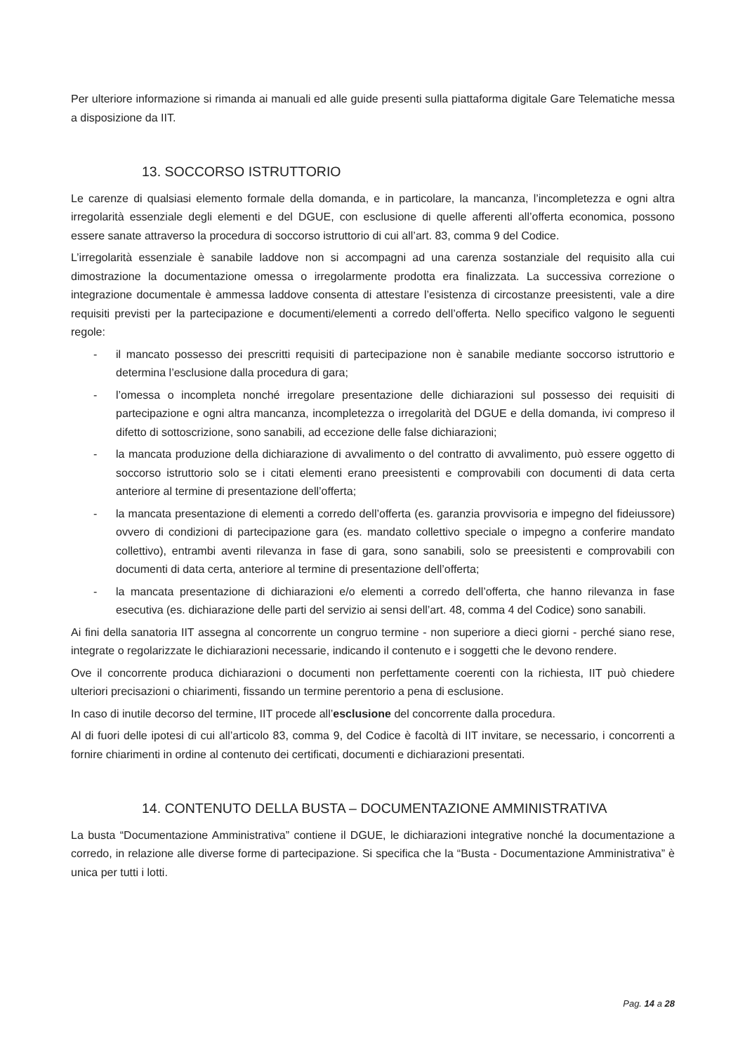Per ulteriore informazione si rimanda ai manuali ed alle guide presenti sulla piattaforma digitale Gare Telematiche messa a disposizione da IIT.
13. SOCCORSO ISTRUTTORIO
Le carenze di qualsiasi elemento formale della domanda, e in particolare, la mancanza, l’incompletezza e ogni altra irregolarità essenziale degli elementi e del DGUE, con esclusione di quelle afferenti all’offerta economica, possono essere sanate attraverso la procedura di soccorso istruttorio di cui all’art. 83, comma 9 del Codice.
L’irregolarità essenziale è sanabile laddove non si accompagni ad una carenza sostanziale del requisito alla cui dimostrazione la documentazione omessa o irregolarmente prodotta era finalizzata. La successiva correzione o integrazione documentale è ammessa laddove consenta di attestare l’esistenza di circostanze preesistenti, vale a dire requisiti previsti per la partecipazione e documenti/elementi a corredo dell’offerta. Nello specifico valgono le seguenti regole:
- il mancato possesso dei prescritti requisiti di partecipazione non è sanabile mediante soccorso istruttorio e determina l’esclusione dalla procedura di gara;
- l’omessa o incompleta nonché irregolare presentazione delle dichiarazioni sul possesso dei requisiti di partecipazione e ogni altra mancanza, incompletezza o irregolarità del DGUE e della domanda, ivi compreso il difetto di sottoscrizione, sono sanabili, ad eccezione delle false dichiarazioni;
- la mancata produzione della dichiarazione di avvalimento o del contratto di avvalimento, può essere oggetto di soccorso istruttorio solo se i citati elementi erano preesistenti e comprovabili con documenti di data certa anteriore al termine di presentazione dell’offerta;
- la mancata presentazione di elementi a corredo dell’offerta (es. garanzia provvisoria e impegno del fideiussore) ovvero di condizioni di partecipazione gara (es. mandato collettivo speciale o impegno a conferire mandato collettivo), entrambi aventi rilevanza in fase di gara, sono sanabili, solo se preesistenti e comprovabili con documenti di data certa, anteriore al termine di presentazione dell’offerta;
- la mancata presentazione di dichiarazioni e/o elementi a corredo dell’offerta, che hanno rilevanza in fase esecutiva (es. dichiarazione delle parti del servizio ai sensi dell’art. 48, comma 4 del Codice) sono sanabili.
Ai fini della sanatoria IIT assegna al concorrente un congruo termine - non superiore a dieci giorni - perché siano rese, integrate o regolarizzate le dichiarazioni necessarie, indicando il contenuto e i soggetti che le devono rendere.
Ove il concorrente produca dichiarazioni o documenti non perfettamente coerenti con la richiesta, IIT può chiedere ulteriori precisazioni o chiarimenti, fissando un termine perentorio a pena di esclusione.
In caso di inutile decorso del termine, IIT procede all’esclusione del concorrente dalla procedura.
Al di fuori delle ipotesi di cui all’articolo 83, comma 9, del Codice è facoltà di IIT invitare, se necessario, i concorrenti a fornire chiarimenti in ordine al contenuto dei certificati, documenti e dichiarazioni presentati.
14. CONTENUTO DELLA BUSTA – DOCUMENTAZIONE AMMINISTRATIVA
La busta “Documentazione Amministrativa” contiene il DGUE, le dichiarazioni integrative nonché la documentazione a corredo, in relazione alle diverse forme di partecipazione. Si specifica che la “Busta - Documentazione Amministrativa” è unica per tutti i lotti.
Pag. 14 a 28